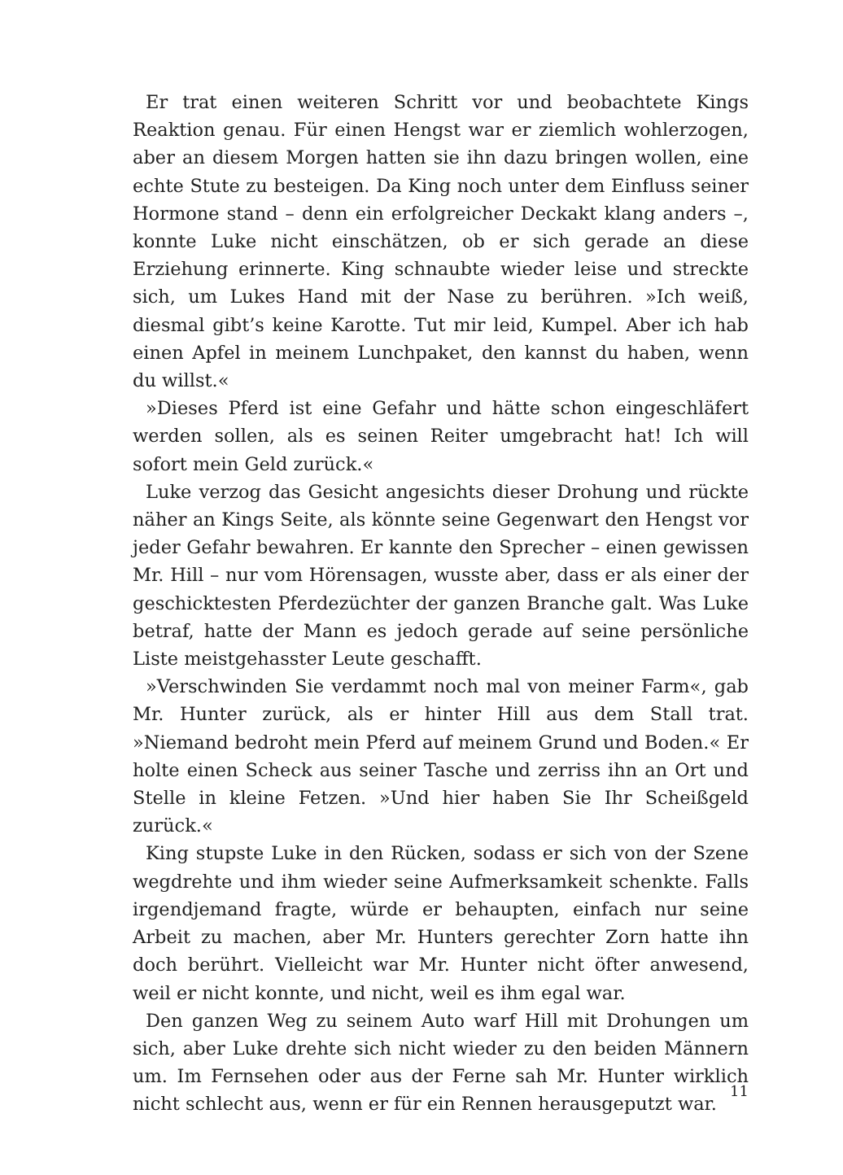Er trat einen weiteren Schritt vor und beobachtete Kings Reaktion genau. Für einen Hengst war er ziemlich wohlerzogen, aber an diesem Morgen hatten sie ihn dazu bringen wollen, eine echte Stute zu besteigen. Da King noch unter dem Einfluss seiner Hormone stand – denn ein erfolgreicher Deckakt klang anders –, konnte Luke nicht einschätzen, ob er sich gerade an diese Erziehung erinnerte. King schnaubte wieder leise und streckte sich, um Lukes Hand mit der Nase zu berühren. »Ich weiß, diesmal gibt’s keine Karotte. Tut mir leid, Kumpel. Aber ich hab einen Apfel in meinem Lunchpaket, den kannst du haben, wenn du willst.«
»Dieses Pferd ist eine Gefahr und hätte schon eingeschläfert werden sollen, als es seinen Reiter umgebracht hat! Ich will sofort mein Geld zurück.«
Luke verzog das Gesicht angesichts dieser Drohung und rückte näher an Kings Seite, als könnte seine Gegenwart den Hengst vor jeder Gefahr bewahren. Er kannte den Sprecher – einen gewissen Mr. Hill – nur vom Hörensagen, wusste aber, dass er als einer der geschicktesten Pferdezüchter der ganzen Branche galt. Was Luke betraf, hatte der Mann es jedoch gerade auf seine persönliche Liste meistgehasster Leute geschafft.
»Verschwinden Sie verdammt noch mal von meiner Farm«, gab Mr. Hunter zurück, als er hinter Hill aus dem Stall trat. »Niemand bedroht mein Pferd auf meinem Grund und Boden.« Er holte einen Scheck aus seiner Tasche und zerriss ihn an Ort und Stelle in kleine Fetzen. »Und hier haben Sie Ihr Scheißgeld zurück.«
King stupste Luke in den Rücken, sodass er sich von der Szene wegdrehte und ihm wieder seine Aufmerksamkeit schenkte. Falls irgendjemand fragte, würde er behaupten, einfach nur seine Arbeit zu machen, aber Mr. Hunters gerechter Zorn hatte ihn doch berührt. Vielleicht war Mr. Hunter nicht öfter anwesend, weil er nicht konnte, und nicht, weil es ihm egal war.
Den ganzen Weg zu seinem Auto warf Hill mit Drohungen um sich, aber Luke drehte sich nicht wieder zu den beiden Männern um. Im Fernsehen oder aus der Ferne sah Mr. Hunter wirklich nicht schlecht aus, wenn er für ein Rennen herausgeputzt war.
11